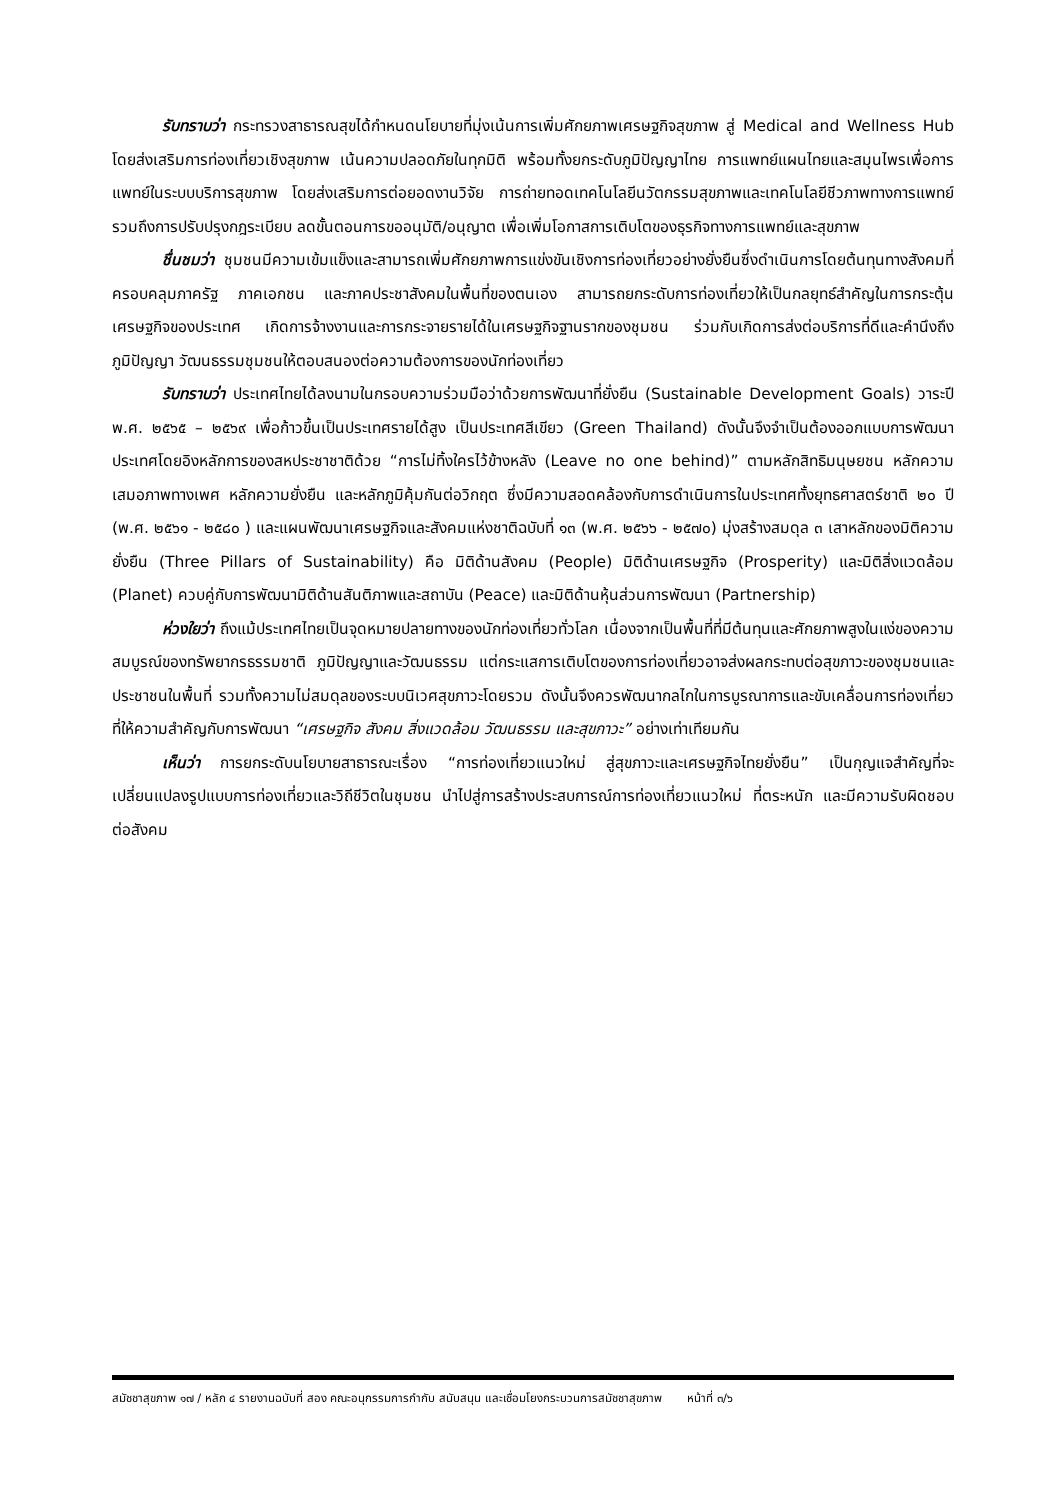รับทราบว่า กระทรวงสาธารณสุขได้กำหนดนโยบายที่มุ่งเน้นการเพิ่มศักยภาพเศรษฐกิจสุขภาพ สู่ Medical and Wellness Hub โดยส่งเสริมการท่องเที่ยวเชิงสุขภาพ เน้นความปลอดภัยในทุกมิติ พร้อมทั้งยกระดับภูมิปัญญาไทย การแพทย์แผนไทยและสมุนไพรเพื่อการแพทย์ในระบบบริการสุขภาพ โดยส่งเสริมการต่อยอดงานวิจัย การถ่ายทอดเทคโนโลยีนวัตกรรมสุขภาพและเทคโนโลยีชีวภาพทางการแพทย์ รวมถึงการปรับปรุงกฎระเบียบ ลดขั้นตอนการขออนุมัติ/อนุญาต เพื่อเพิ่มโอกาสการเติบโตของธุรกิจทางการแพทย์และสุขภาพ
ชื่นชมว่า ชุมชนมีความเข้มแข็งและสามารถเพิ่มศักยภาพการแข่งขันเชิงการท่องเที่ยวอย่างยั่งยืนซึ่งดำเนินการโดยต้นทุนทางสังคมที่ครอบคลุมภาครัฐ ภาคเอกชน และภาคประชาสังคมในพื้นที่ของตนเอง สามารถยกระดับการท่องเที่ยวให้เป็นกลยุทธ์สำคัญในการกระตุ้นเศรษฐกิจของประเทศ เกิดการจ้างงานและการกระจายรายได้ในเศรษฐกิจฐานรากของชุมชน ร่วมกับเกิดการส่งต่อบริการที่ดีและคำนึงถึงภูมิปัญญา วัฒนธรรมชุมชนให้ตอบสนองต่อความต้องการของนักท่องเที่ยว
รับทราบว่า ประเทศไทยได้ลงนามในกรอบความร่วมมือว่าด้วยการพัฒนาที่ยั่งยืน (Sustainable Development Goals) วาระปี พ.ศ. ๒๕๖๕ – ๒๕๖๙ เพื่อก้าวขึ้นเป็นประเทศรายได้สูง เป็นประเทศสีเขียว (Green Thailand) ดังนั้นจึงจำเป็นต้องออกแบบการพัฒนาประเทศโดยอิงหลักการของสหประชาชาติด้วย “การไม่ทิ้งใครไว้ข้างหลัง (Leave no one behind)” ตามหลักสิทธิมนุษยชน หลักความเสมอภาพทางเพศ หลักความยั่งยืน และหลักภูมิคุ้มกันต่อวิกฤต ซึ่งมีความสอดคล้องกับการดำเนินการในประเทศทั้งยุทธศาสตร์ชาติ ๒๐ ปี (พ.ศ. ๒๕๖๑ - ๒๕๘๐ ) และแผนพัฒนาเศรษฐกิจและสังคมแห่งชาติฉบับที่ ๑๓ (พ.ศ. ๒๕๖๖ - ๒๕๗๐) มุ่งสร้างสมดุล ๓ เสาหลักของมิติความยั่งยืน (Three Pillars of Sustainability) คือ มิติด้านสังคม (People) มิติด้านเศรษฐกิจ (Prosperity) และมิติสิ่งแวดล้อม (Planet) ควบคู่กับการพัฒนามิติด้านสันติภาพและสถาบัน (Peace) และมิติด้านหุ้นส่วนการพัฒนา (Partnership)
ห่วงใยว่า ถึงแม้ประเทศไทยเป็นจุดหมายปลายทางของนักท่องเที่ยวทั่วโลก เนื่องจากเป็นพื้นที่ที่มีต้นทุนและศักยภาพสูงในแง่ของความสมบูรณ์ของทรัพยากรธรรมชาติ ภูมิปัญญาและวัฒนธรรม แต่กระแสการเติบโตของการท่องเที่ยวอาจส่งผลกระทบต่อสุขภาวะของชุมชนและประชาชนในพื้นที่ รวมทั้งความไม่สมดุลของระบบนิเวศสุขภาวะโดยรวม ดังนั้นจึงควรพัฒนากลไกในการบูรณาการและขับเคลื่อนการท่องเที่ยวที่ให้ความสำคัญกับการพัฒนา “เศรษฐกิจ สังคม สิ่งแวดล้อม วัฒนธรรม และสุขภาวะ” อย่างเท่าเทียมกัน
เห็นว่า การยกระดับนโยบายสาธารณะเรื่อง “การท่องเที่ยวแนวใหม่ สู่สุขภาวะและเศรษฐกิจไทยยั่งยืน” เป็นกุญแจสำคัญที่จะเปลี่ยนแปลงรูปแบบการท่องเที่ยวและวิถีชีวิตในชุมชน นำไปสู่การสร้างประสบการณ์การท่องเที่ยวแนวใหม่ ที่ตระหนัก และมีความรับผิดชอบต่อสังคม
สมัชชาสุขภาพ ๑๗ / หลัก ๔ รายงานฉบับที่ สอง คณะอนุกรรมการกำกับ สนับสนุน และเชื่อมโยงกระบวนการสมัชชาสุขภาพ หน้าที่ ๓/๖